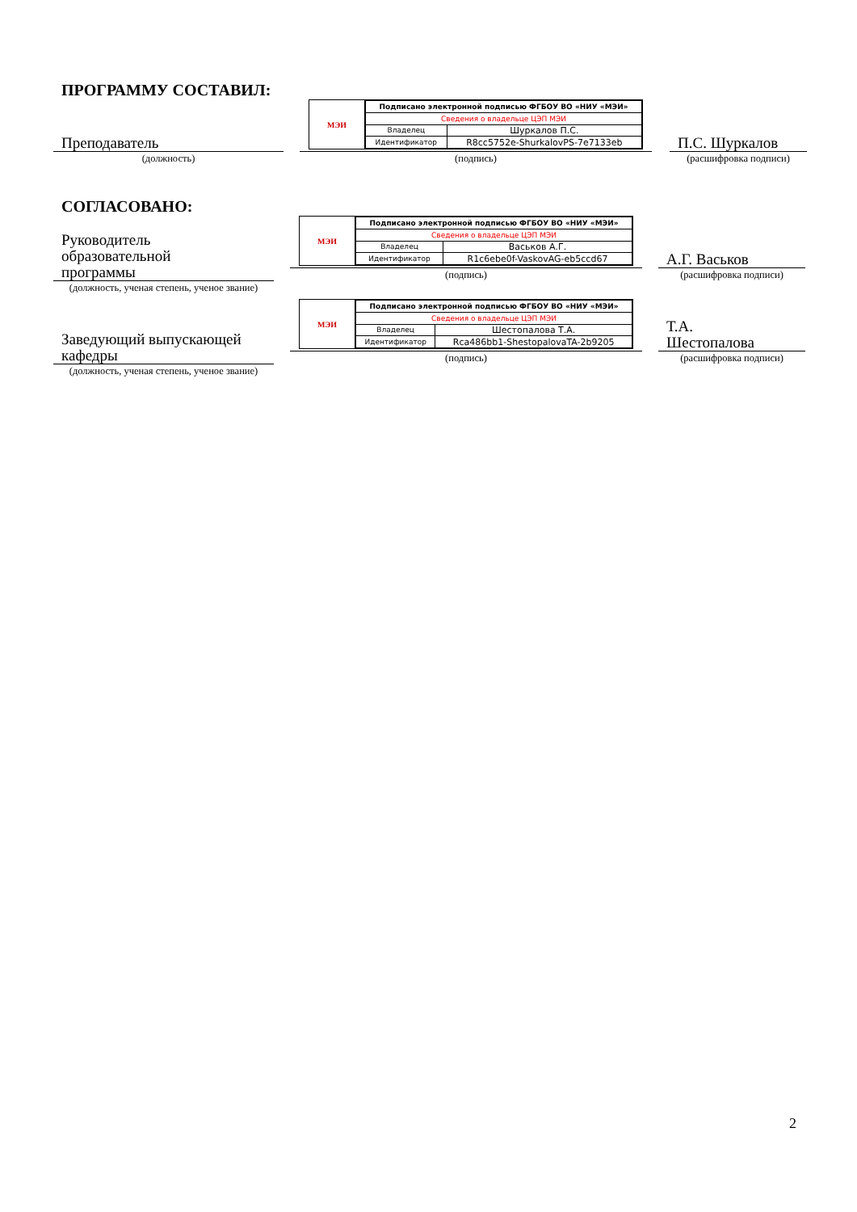ПРОГРАММУ СОСТАВИЛ:
Преподаватель
(должность)
МЭИ
| Подписано электронной подписью ФГБОУ ВО «НИУ «МЭИ» | |
| Сведения о владельце ЦЭП МЭИ | |
| Владелец | Шуркалов П.С. |
| Идентификатор | R8cc5752e-ShurkalovPS-7e7133eb |
(подпись)
П.С. Шуркалов
(расшифровка подписи)
СОГЛАСОВАНО:
Руководитель
образовательной
программы
(должность, ученая степень, ученое звание)
МЭИ
| Подписано электронной подписью ФГБОУ ВО «НИУ «МЭИ» | |
| Сведения о владельце ЦЭП МЭИ | |
| Владелец | Васьков А.Г. |
| Идентификатор | R1c6ebe0f-VaskovAG-eb5ccd67 |
(подпись)
А.Г. Васьков
(расшифровка подписи)
Заведующий выпускающей
кафедры
(должность, ученая степень, ученое звание)
МЭИ
| Подписано электронной подписью ФГБОУ ВО «НИУ «МЭИ» | |
| Сведения о владельце ЦЭП МЭИ | |
| Владелец | Шестопалова Т.А. |
| Идентификатор | Rca486bb1-ShestopalovaTA-2b9205 |
(подпись)
Т.А.
Шестопалова
(расшифровка подписи)
2